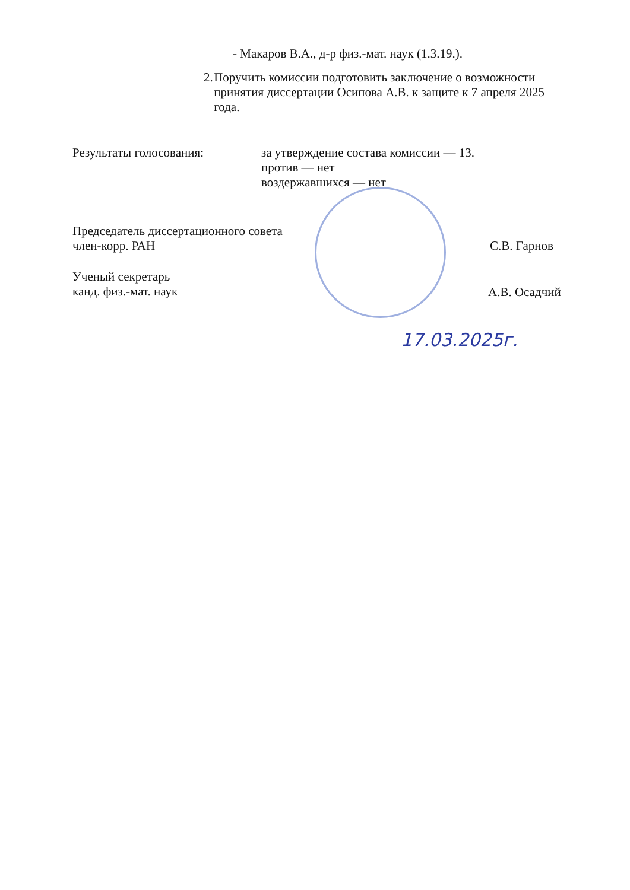- Макаров В.А., д-р физ.-мат. наук (1.3.19.).
2. Поручить комиссии подготовить заключение о возможности принятия диссертации Осипова А.В. к защите к 7 апреля 2025 года.
Результаты голосования:
за утверждение состава комиссии — 13.
против — нет
воздержавшихся — нет
Председатель диссертационного совета
член-корр. РАН
С.В. Гарнов
Ученый секретарь
канд. физ.-мат. наук
А.В. Осадчий
17.03.2025г.